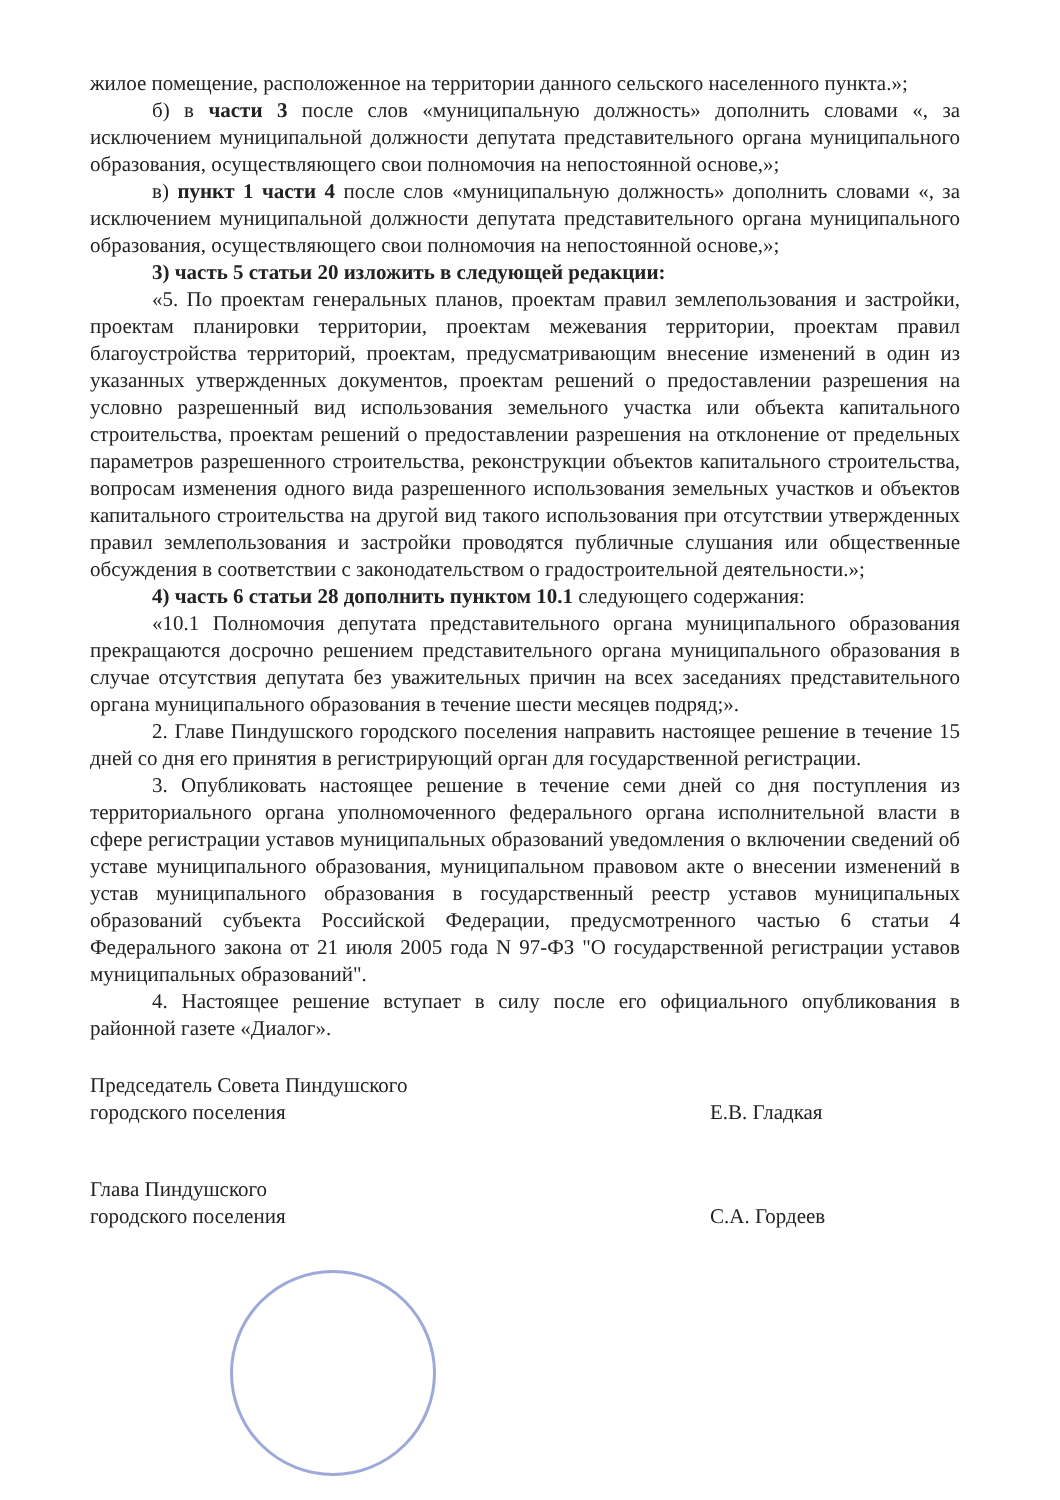жилое помещение, расположенное на территории данного сельского населенного пункта.»;
б) в части 3 после слов «муниципальную должность» дополнить словами «, за исключением муниципальной должности депутата представительного органа муниципального образования, осуществляющего свои полномочия на непостоянной основе,»;
в) пункт 1 части 4 после слов «муниципальную должность» дополнить словами «, за исключением муниципальной должности депутата представительного органа муниципального образования, осуществляющего свои полномочия на непостоянной основе,»;
3) часть 5 статьи 20 изложить в следующей редакции:
«5. По проектам генеральных планов, проектам правил землепользования и застройки, проектам планировки территории, проектам межевания территории, проектам правил благоустройства территорий, проектам, предусматривающим внесение изменений в один из указанных утвержденных документов, проектам решений о предоставлении разрешения на условно разрешенный вид использования земельного участка или объекта капитального строительства, проектам решений о предоставлении разрешения на отклонение от предельных параметров разрешенного строительства, реконструкции объектов капитального строительства, вопросам изменения одного вида разрешенного использования земельных участков и объектов капитального строительства на другой вид такого использования при отсутствии утвержденных правил землепользования и застройки проводятся публичные слушания или общественные обсуждения в соответствии с законодательством о градостроительной деятельности.»;
4) часть 6 статьи 28 дополнить пунктом 10.1 следующего содержания:
«10.1 Полномочия депутата представительного органа муниципального образования прекращаются досрочно решением представительного органа муниципального образования в случае отсутствия депутата без уважительных причин на всех заседаниях представительного органа муниципального образования в течение шести месяцев подряд;».
2. Главе Пиндушского городского поселения направить настоящее решение в течение 15 дней со дня его принятия в регистрирующий орган для государственной регистрации.
3. Опубликовать настоящее решение в течение семи дней со дня поступления из территориального органа уполномоченного федерального органа исполнительной власти в сфере регистрации уставов муниципальных образований уведомления о включении сведений об уставе муниципального образования, муниципальном правовом акте о внесении изменений в устав муниципального образования в государственный реестр уставов муниципальных образований субъекта Российской Федерации, предусмотренного частью 6 статьи 4 Федерального закона от 21 июля 2005 года N 97-ФЗ "О государственной регистрации уставов муниципальных образований".
4. Настоящее решение вступает в силу после его официального опубликования в районной газете «Диалог».
Председатель Совета Пиндушского
городского поселения
Е.В. Гладкая
Глава Пиндушского
городского поселения
С.А. Гордеев